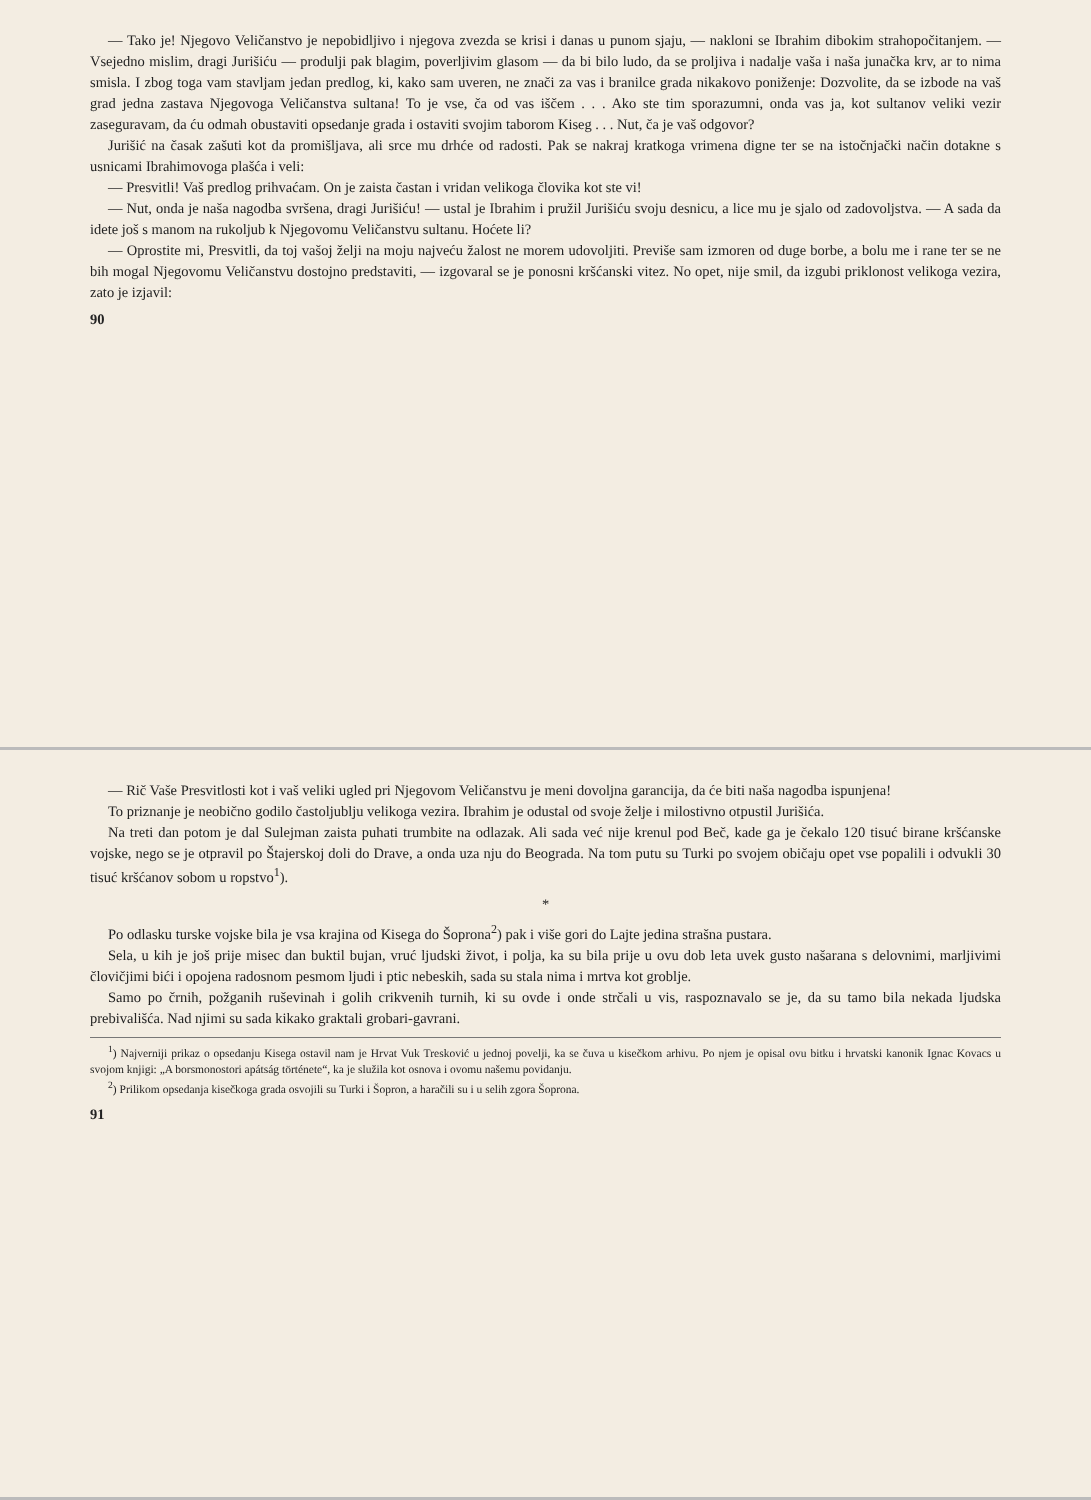— Tako je! Njegovo Veličanstvo je nepobidljivo i njegova zvezda se krisi i danas u punom sjaju, — nakloni se Ibrahim dibokim strahopočitanjem. — Vsejedno mislim, dragi Jurišiću — produlji pak blagim, poverljivim glasom — da bi bilo ludo, da se proljiva i nadalje vaša i naša junačka krv, ar to nima smisla. I zbog toga vam stavljam jedan predlog, ki, kako sam uveren, ne znači za vas i branilce grada nikakovo poniženje: Dozvolite, da se izbode na vaš grad jedna zastava Njegovoga Veličanstva sultana! To je vse, ča od vas iščem . . . Ako ste tim sporazumni, onda vas ja, kot sultanov veliki vezir zaseguravam, da ću odmah obustaviti opsedanje grada i ostaviti svojim taborom Kiseg . . . Nut, ča je vaš odgovor?
Jurišić na časak zašuti kot da promišljava, ali srce mu drhće od radosti. Pak se nakraj kratkoga vrimena digne ter se na istočnjački način dotakne s usnicami Ibrahimovoga plašća i veli:
— Presvitli! Vaš predlog prihvaćam. On je zaista častan i vridan velikoga človika kot ste vi!
— Nut, onda je naša nagodba svršena, dragi Jurišiću! — ustal je Ibrahim i pružil Jurišiću svoju desnicu, a lice mu je sjalo od zadovoljstva. — A sada da idete još s manom na rukoljub k Njegovomu Veličanstvu sultanu. Hoćete li?
— Oprostite mi, Presvitli, da toj vašoj želji na moju najveću žalost ne morem udovoljiti. Previše sam izmoren od duge borbe, a bolu me i rane ter se ne bih mogal Njegovomu Veličanstvu dostojno predstaviti, — izgovaral se je ponosni kršćanski vitez. No opet, nije smil, da izgubi priklonost velikoga vezira, zato je izjavil:
90
— Rič Vaše Presvitlosti kot i vaš veliki ugled pri Njegovom Veličanstvu je meni dovoljna garancija, da će biti naša nagodba ispunjena!
To priznanje je neobično godilo častoljublju velikoga vezira. Ibrahim je odustal od svoje želje i milostivno otpustil Jurišića.
Na treti dan potom je dal Sulejman zaista puhati trumbite na odlazak. Ali sada već nije krenul pod Beč, kade ga je čekalo 120 tisuć birane kršćanske vojske, nego se je otpravil po Štajerskoj doli do Drave, a onda uza nju do Beograda. Na tom putu su Turki po svojem običaju opet vse popalili i odvukli 30 tisuć kršćanov sobom u ropstvo<sup>1</sup>).
*
Po odlasku turske vojske bila je vsa krajina od Kisega do Šoprona<sup>2</sup>) pak i više gori do Lajte jedina strašna pustara.
Sela, u kih je još prije misec dan buktil bujan, vruć ljudski život, i polja, ka su bila prije u ovu dob leta uvek gusto našarana s delovnimi, marljivimi človičjimi bići i opojena radosnom pesmom ljudi i ptic nebeskih, sada su stala nima i mrtva kot groblje.
Samo po črnih, požganih ruševinah i golih crikvenih turnih, ki su ovde i onde strčali u vis, raspoznavalo se je, da su tamo bila nekada ljudska prebivališća. Nad njimi su sada kikako graktali grobari-gavrani.
<sup>1</sup>) Najverniji prikaz o opsedanju Kisega ostavil nam je Hrvat Vuk Tresković u jednoj povelji, ka se čuva u kisečkom arhivu. Po njem je opisal ovu bitku i hrvatski kanonik Ignac Kovacs u svojom knjigi: „A borsmonostori apátság története“, ka je služila kot osnova i ovomu našemu povidanju.
<sup>2</sup>) Prilikom opsedanja kisečkoga grada osvojili su Turki i Šopron, a haračili su i u selih zgora Šoprona.
91